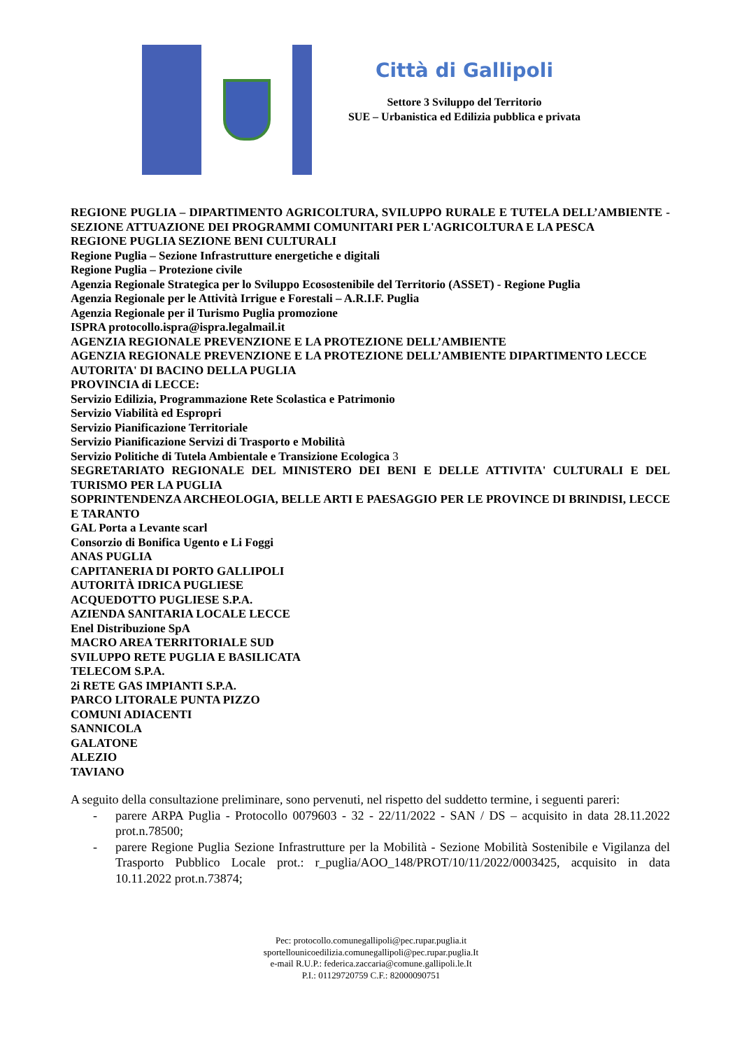Città di Gallipoli
Settore 3 Sviluppo del Territorio
SUE – Urbanistica ed Edilizia pubblica e privata
REGIONE PUGLIA – DIPARTIMENTO AGRICOLTURA, SVILUPPO RURALE E TUTELA DELL’AMBIENTE - SEZIONE ATTUAZIONE DEI PROGRAMMI COMUNITARI PER L'AGRICOLTURA E LA PESCA
REGIONE PUGLIA SEZIONE BENI CULTURALI
Regione Puglia – Sezione Infrastrutture energetiche e digitali
Regione Puglia – Protezione civile
Agenzia Regionale Strategica per lo Sviluppo Ecosostenibile del Territorio (ASSET) - Regione Puglia
Agenzia Regionale per le Attività Irrigue e Forestali – A.R.I.F. Puglia
Agenzia Regionale per il Turismo Puglia promozione
ISPRA protocollo.ispra@ispra.legalmail.it
AGENZIA REGIONALE PREVENZIONE E LA PROTEZIONE DELL’AMBIENTE
AGENZIA REGIONALE PREVENZIONE E LA PROTEZIONE DELL’AMBIENTE DIPARTIMENTO LECCE
AUTORITA' DI BACINO DELLA PUGLIA
PROVINCIA di LECCE:
Servizio Edilizia, Programmazione Rete Scolastica e Patrimonio
Servizio Viabilità ed Espropri
Servizio Pianificazione Territoriale
Servizio Pianificazione Servizi di Trasporto e Mobilità
Servizio Politiche di Tutela Ambientale e Transizione Ecologica 3
SEGRETARIATO REGIONALE DEL MINISTERO DEI BENI E DELLE ATTIVITA' CULTURALI E DEL TURISMO PER LA PUGLIA
SOPRINTENDENZA ARCHEOLOGIA, BELLE ARTI E PAESAGGIO PER LE PROVINCE DI BRINDISI, LECCE E TARANTO
GAL Porta a Levante scarl
Consorzio di Bonifica Ugento e Li Foggi
ANAS PUGLIA
CAPITANERIA DI PORTO GALLIPOLI
AUTORITÀ IDRICA PUGLIESE
ACQUEDOTTO PUGLIESE S.P.A.
AZIENDA SANITARIA LOCALE LECCE
Enel Distribuzione SpA
MACRO AREA TERRITORIALE SUD
SVILUPPO RETE PUGLIA E BASILICATA
TELECOM S.P.A.
2i RETE GAS IMPIANTI S.P.A.
PARCO LITORALE PUNTA PIZZO
COMUNI ADIACENTI
SANNICOLA
GALATONE
ALEZIO
TAVIANO
A seguito della consultazione preliminare, sono pervenuti, nel rispetto del suddetto termine, i seguenti pareri:
- parere ARPA Puglia - Protocollo 0079603 - 32 - 22/11/2022 - SAN / DS – acquisito in data 28.11.2022 prot.n.78500;
- parere Regione Puglia Sezione Infrastrutture per la Mobilità - Sezione Mobilità Sostenibile e Vigilanza del Trasporto Pubblico Locale prot.: r_puglia/AOO_148/PROT/10/11/2022/0003425, acquisito in data 10.11.2022 prot.n.73874;
Pec: protocollo.comunegallipoli@pec.rupar.puglia.it
sportellounicoedilizia.comunegallipoli@pec.rupar.puglia.It
e-mail R.U.P.: federica.zaccaria@comune.gallipoli.le.It
P.I.: 01129720759 C.F.: 82000090751